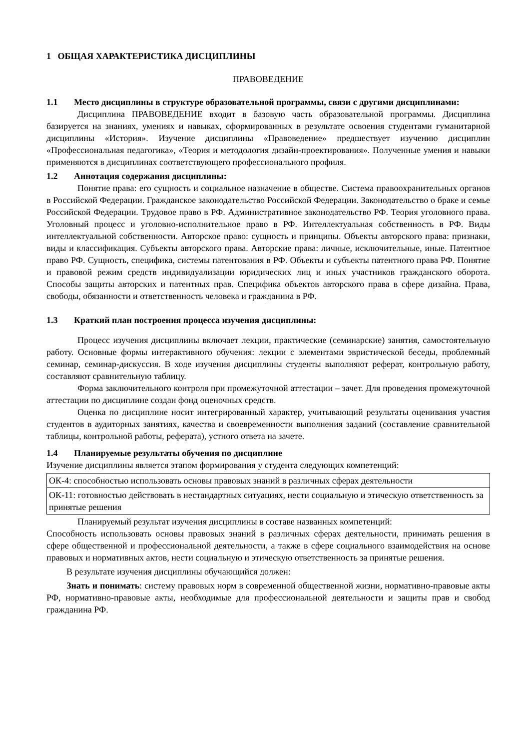1 ОБЩАЯ ХАРАКТЕРИСТИКА ДИСЦИПЛИНЫ
ПРАВОВЕДЕНИЕ
1.1 Место дисциплины в структуре образовательной программы, связи с другими дисциплинами:
Дисциплина ПРАВОВЕДЕНИЕ входит в базовую часть образовательной программы. Дисциплина базируется на знаниях, умениях и навыках, сформированных в результате освоения студентами гуманитарной дисциплины «История». Изучение дисциплины «Правоведение» предшествует изучению дисциплин «Профессиональная педагогика», «Теория и методология дизайн-проектирования». Полученные умения и навыки применяются в дисциплинах соответствующего профессионального профиля.
1.2 Аннотация содержания дисциплины:
Понятие права: его сущность и социальное назначение в обществе. Система правоохранительных органов в Российской Федерации. Гражданское законодательство Российской Федерации. Законодательство о браке и семье Российской Федерации. Трудовое право в РФ. Административное законодательство РФ. Теория уголовного права. Уголовный процесс и уголовно-исполнительное право в РФ. Интеллектуальная собственность в РФ. Виды интеллектуальной собственности. Авторское право: сущность и принципы. Объекты авторского права: признаки, виды и классификация. Субъекты авторского права. Авторские права: личные, исключительные, иные. Патентное право РФ. Сущность, специфика, системы патентования в РФ. Объекты и субъекты патентного права РФ. Понятие и правовой режим средств индивидуализации юридических лиц и иных участников гражданского оборота. Способы защиты авторских и патентных прав. Специфика объектов авторского права в сфере дизайна. Права, свободы, обязанности и ответственность человека и гражданина в РФ.
1.3 Краткий план построения процесса изучения дисциплины:
Процесс изучения дисциплины включает лекции, практические (семинарские) занятия, самостоятельную работу. Основные формы интерактивного обучения: лекции с элементами эвристической беседы, проблемный семинар, семинар-дискуссия. В ходе изучения дисциплины студенты выполняют реферат, контрольную работу, составляют сравнительную таблицу.
Форма заключительного контроля при промежуточной аттестации – зачет. Для проведения промежуточной аттестации по дисциплине создан фонд оценочных средств.
Оценка по дисциплине носит интегрированный характер, учитывающий результаты оценивания участия студентов в аудиторных занятиях, качества и своевременности выполнения заданий (составление сравнительной таблицы, контрольной работы, реферата), устного ответа на зачете.
1.4 Планируемые результаты обучения по дисциплине
Изучение дисциплины является этапом формирования у студента следующих компетенций:
| ОК-4: способностью использовать основы правовых знаний в различных сферах деятельности |
| ОК-11: готовностью действовать в нестандартных ситуациях, нести социальную и этическую ответственность за принятые решения |
Планируемый результат изучения дисциплины в составе названных компетенций:
Способность использовать основы правовых знаний в различных сферах деятельности, принимать решения в сфере общественной и профессиональной деятельности, а также в сфере социального взаимодействия на основе правовых и нормативных актов, нести социальную и этическую ответственность за принятые решения.
В результате изучения дисциплины обучающийся должен:
Знать и понимать: систему правовых норм в современной общественной жизни, нормативно-правовые акты РФ, нормативно-правовые акты, необходимые для профессиональной деятельности и защиты прав и свобод гражданина РФ.